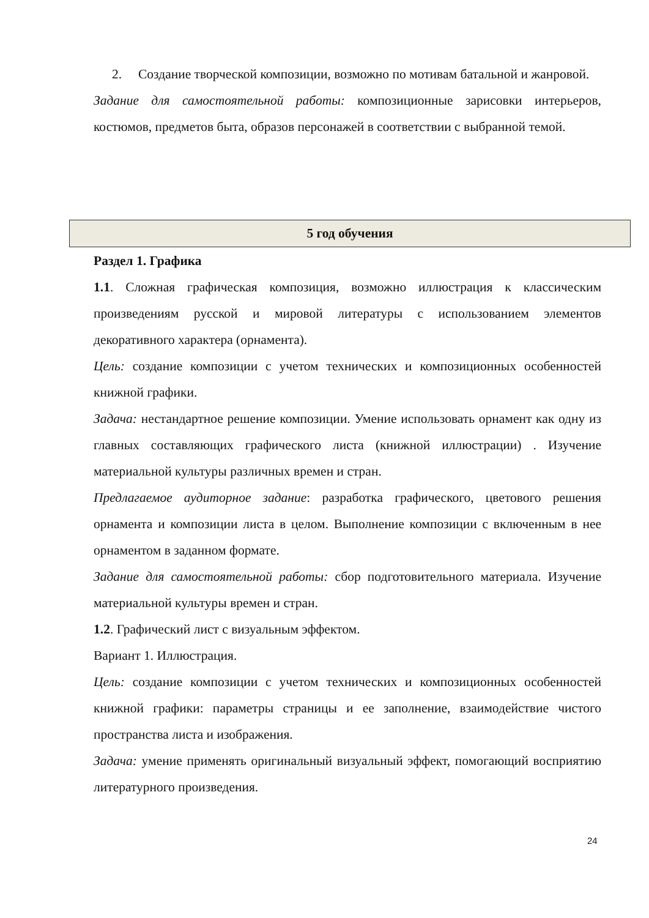2. Создание творческой композиции, возможно по мотивам батальной и жанровой.
Задание для самостоятельной работы: композиционные зарисовки интерьеров, костюмов, предметов быта, образов персонажей в соответствии с выбранной темой.
| 5 год обучения |
| --- |
Раздел 1. Графика
1.1. Сложная графическая композиция, возможно иллюстрация к классическим произведениям русской и мировой литературы с использованием элементов декоративного характера (орнамента).
Цель: создание композиции с учетом технических и композиционных особенностей книжной графики.
Задача: нестандартное решение композиции. Умение использовать орнамент как одну из главных составляющих графического листа (книжной иллюстрации) . Изучение материальной культуры различных времен и стран.
Предлагаемое аудиторное задание: разработка графического, цветового решения орнамента и композиции листа в целом. Выполнение композиции с включенным в нее орнаментом в заданном формате.
Задание для самостоятельной работы: сбор подготовительного материала. Изучение материальной культуры времен и стран.
1.2. Графический лист с визуальным эффектом.
Вариант 1. Иллюстрация.
Цель: создание композиции с учетом технических и композиционных особенностей книжной графики: параметры страницы и ее заполнение, взаимодействие чистого пространства листа и изображения.
Задача: умение применять оригинальный визуальный эффект, помогающий восприятию литературного произведения.
24